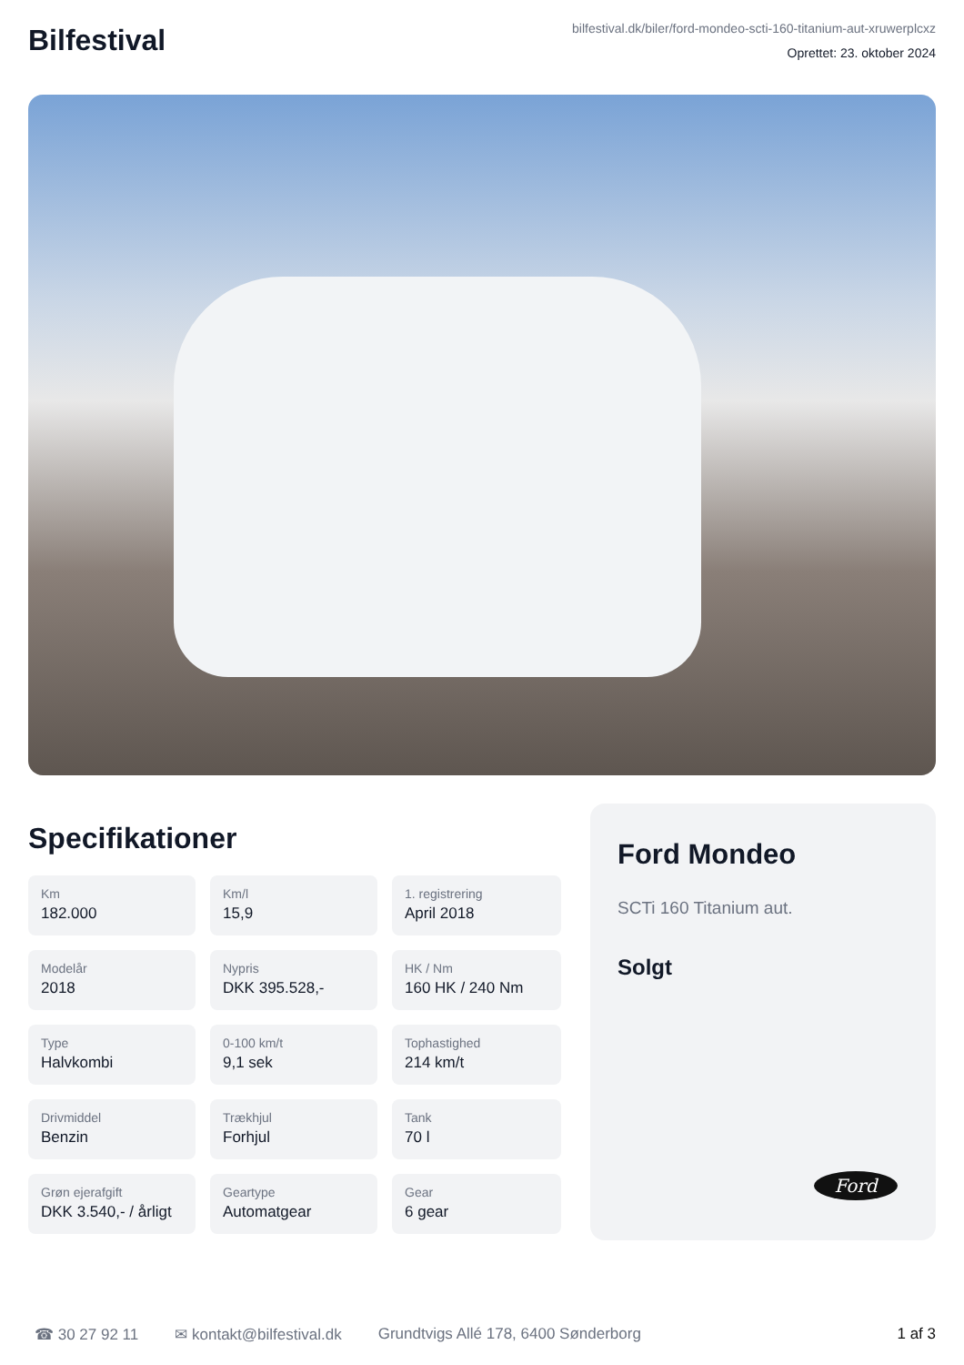Bilfestival
bilfestival.dk/biler/ford-mondeo-scti-160-titanium-aut-xruwerplcxz
Oprettet: 23. oktober 2024
Specifikationer
Km
182.000
Km/l
15,9
1. registrering
April 2018
Modelår
2018
Nypris
DKK 395.528,-
HK / Nm
160 HK / 240 Nm
Type
Halvkombi
0-100 km/t
9,1 sek
Tophastighed
214 km/t
Drivmiddel
Benzin
Trækhjul
Forhjul
Tank
70 l
Grøn ejerafgift
DKK 3.540,- / årligt
Geartype
Automatgear
Gear
6 gear
Ford Mondeo
SCTi 160 Titanium aut.
Solgt
Ford
☎ 30 27 92 11 ✉ kontakt@bilfestival.dk Grundtvigs Allé 178, 6400 Sønderborg 1 af 3